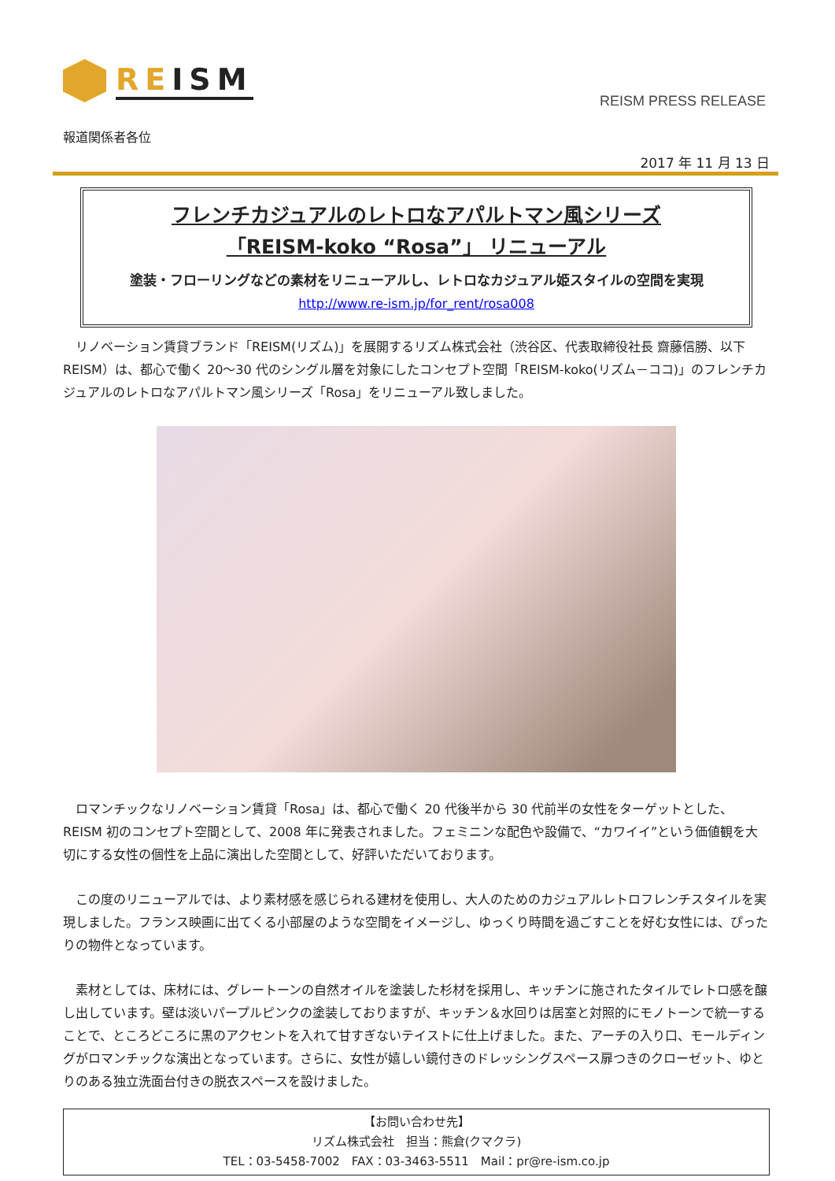REISM
REISM PRESS RELEASE
報道関係者各位
2017 年 11 月 13 日
フレンチカジュアルのレトロなアパルトマン風シリーズ
「REISM-koko “Rosa”」 リニューアル
塗装・フローリングなどの素材をリニューアルし、レトロなカジュアル姫スタイルの空間を実現
http://www.re-ism.jp/for_rent/rosa008
リノベーション賃貸ブランド「REISM(リズム)」を展開するリズム株式会社（渋谷区、代表取締役社長 齋藤信勝、以下 REISM）は、都心で働く 20～30 代のシングル層を対象にしたコンセプト空間「REISM-koko(リズム－ココ)」のフレンチカジュアルのレトロなアパルトマン風シリーズ「Rosa」をリニューアル致しました。
ロマンチックなリノベーション賃貸「Rosa」は、都心で働く 20 代後半から 30 代前半の女性をターゲットとした、REISM 初のコンセプト空間として、2008 年に発表されました。フェミニンな配色や設備で、“カワイイ”という価値観を大切にする女性の個性を上品に演出した空間として、好評いただいております。
この度のリニューアルでは、より素材感を感じられる建材を使用し、大人のためのカジュアルレトロフレンチスタイルを実現しました。フランス映画に出てくる小部屋のような空間をイメージし、ゆっくり時間を過ごすことを好む女性には、ぴったりの物件となっています。
素材としては、床材には、グレートーンの自然オイルを塗装した杉材を採用し、キッチンに施されたタイルでレトロ感を醸し出しています。壁は淡いパープルピンクの塗装しておりますが、キッチン＆水回りは居室と対照的にモノトーンで統一することで、ところどころに黒のアクセントを入れて甘すぎないテイストに仕上げました。また、アーチの入り口、モールディングがロマンチックな演出となっています。さらに、女性が嬉しい鏡付きのドレッシングスペース扉つきのクローゼット、ゆとりのある独立洗面台付きの脱衣スペースを設けました。
【お問い合わせ先】
リズム株式会社　担当：熊倉(クマクラ)
TEL：03-5458-7002　FAX：03-3463-5511　Mail：pr@re-ism.co.jp